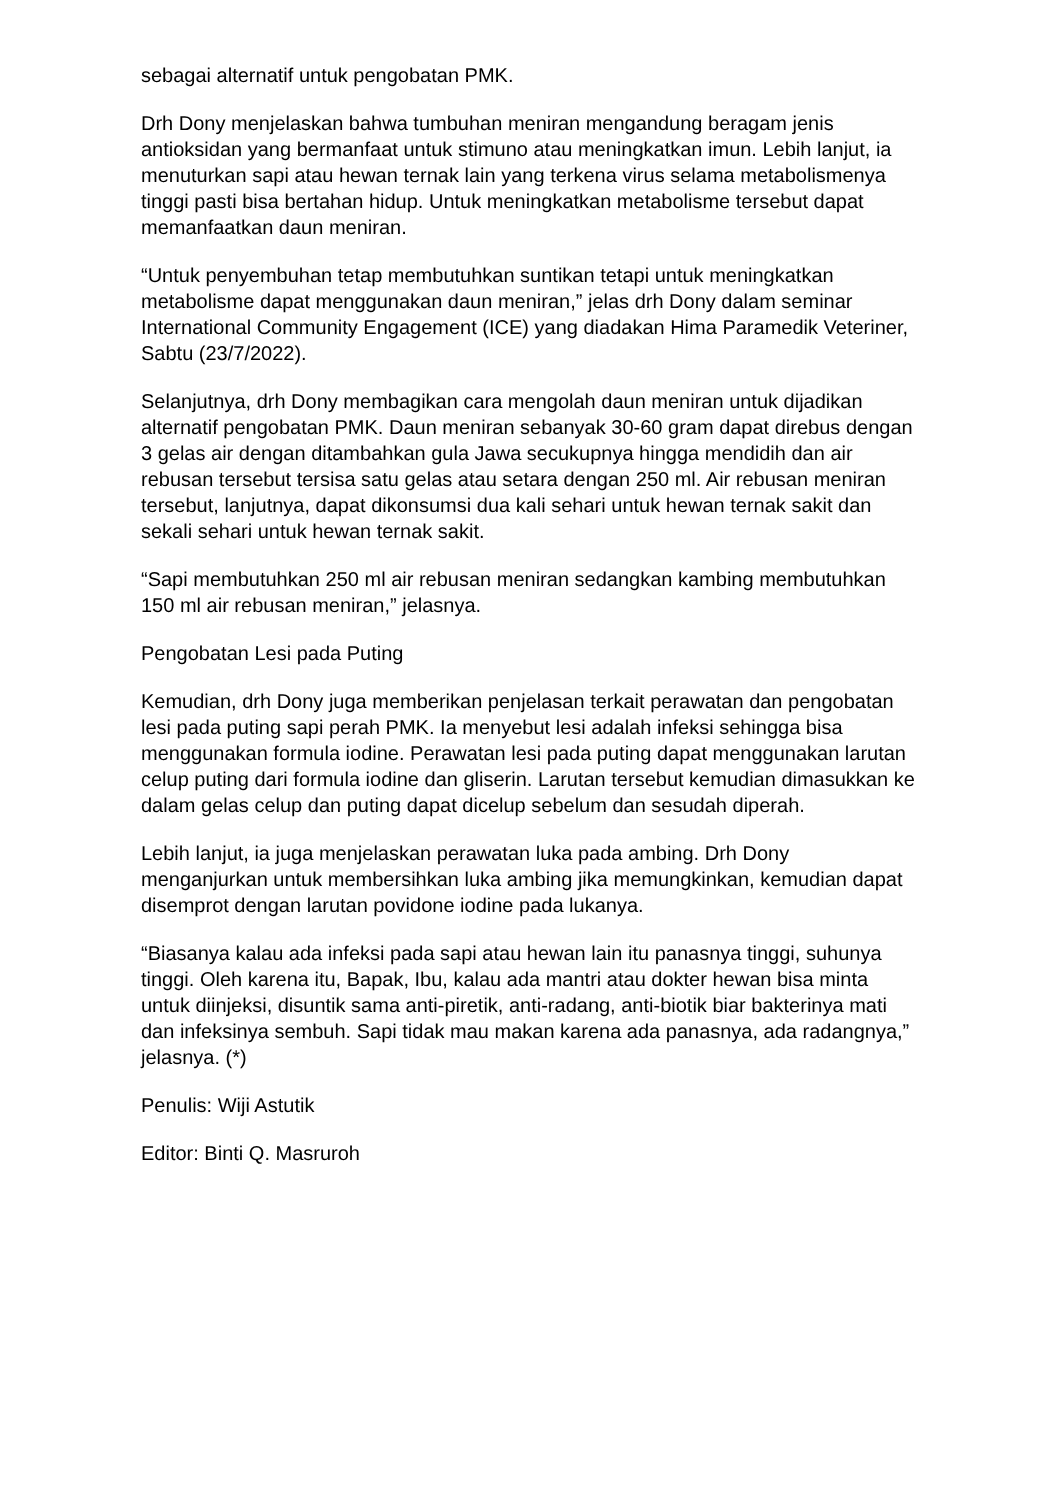sebagai alternatif untuk pengobatan PMK.
Drh Dony menjelaskan bahwa tumbuhan meniran mengandung beragam jenis antioksidan yang bermanfaat untuk stimuno atau meningkatkan imun. Lebih lanjut, ia menuturkan sapi atau hewan ternak lain yang terkena virus selama metabolismenya tinggi pasti bisa bertahan hidup. Untuk meningkatkan metabolisme tersebut dapat memanfaatkan daun meniran.
“Untuk penyembuhan tetap membutuhkan suntikan tetapi untuk meningkatkan metabolisme dapat menggunakan daun meniran,” jelas drh Dony dalam seminar International Community Engagement (ICE) yang diadakan Hima Paramedik Veteriner, Sabtu (23/7/2022).
Selanjutnya, drh Dony membagikan cara mengolah daun meniran untuk dijadikan alternatif pengobatan PMK. Daun meniran sebanyak 30-60 gram dapat direbus dengan 3 gelas air dengan ditambahkan gula Jawa secukupnya hingga mendidih dan air rebusan tersebut tersisa satu gelas atau setara dengan 250 ml. Air rebusan meniran tersebut, lanjutnya, dapat dikonsumsi dua kali sehari untuk hewan ternak sakit dan sekali sehari untuk hewan ternak sakit.
“Sapi membutuhkan 250 ml air rebusan meniran sedangkan kambing membutuhkan 150 ml air rebusan meniran,” jelasnya.
Pengobatan Lesi pada Puting
Kemudian, drh Dony juga memberikan penjelasan terkait perawatan dan pengobatan lesi pada puting sapi perah PMK. Ia menyebut lesi adalah infeksi sehingga bisa menggunakan formula iodine. Perawatan lesi pada puting dapat menggunakan larutan celup puting dari formula iodine dan gliserin. Larutan tersebut kemudian dimasukkan ke dalam gelas celup dan puting dapat dicelup sebelum dan sesudah diperah.
Lebih lanjut, ia juga menjelaskan perawatan luka pada ambing. Drh Dony menganjurkan untuk membersihkan luka ambing jika memungkinkan, kemudian dapat disemprot dengan larutan povidone iodine pada lukanya.
“Biasanya kalau ada infeksi pada sapi atau hewan lain itu panasnya tinggi, suhunya tinggi. Oleh karena itu, Bapak, Ibu, kalau ada mantri atau dokter hewan bisa minta untuk diinjeksi, disuntik sama anti-piretik, anti-radang, anti-biotik biar bakterinya mati dan infeksinya sembuh. Sapi tidak mau makan karena ada panasnya, ada radangnya,” jelasnya. (*)
Penulis: Wiji Astutik
Editor: Binti Q. Masruroh